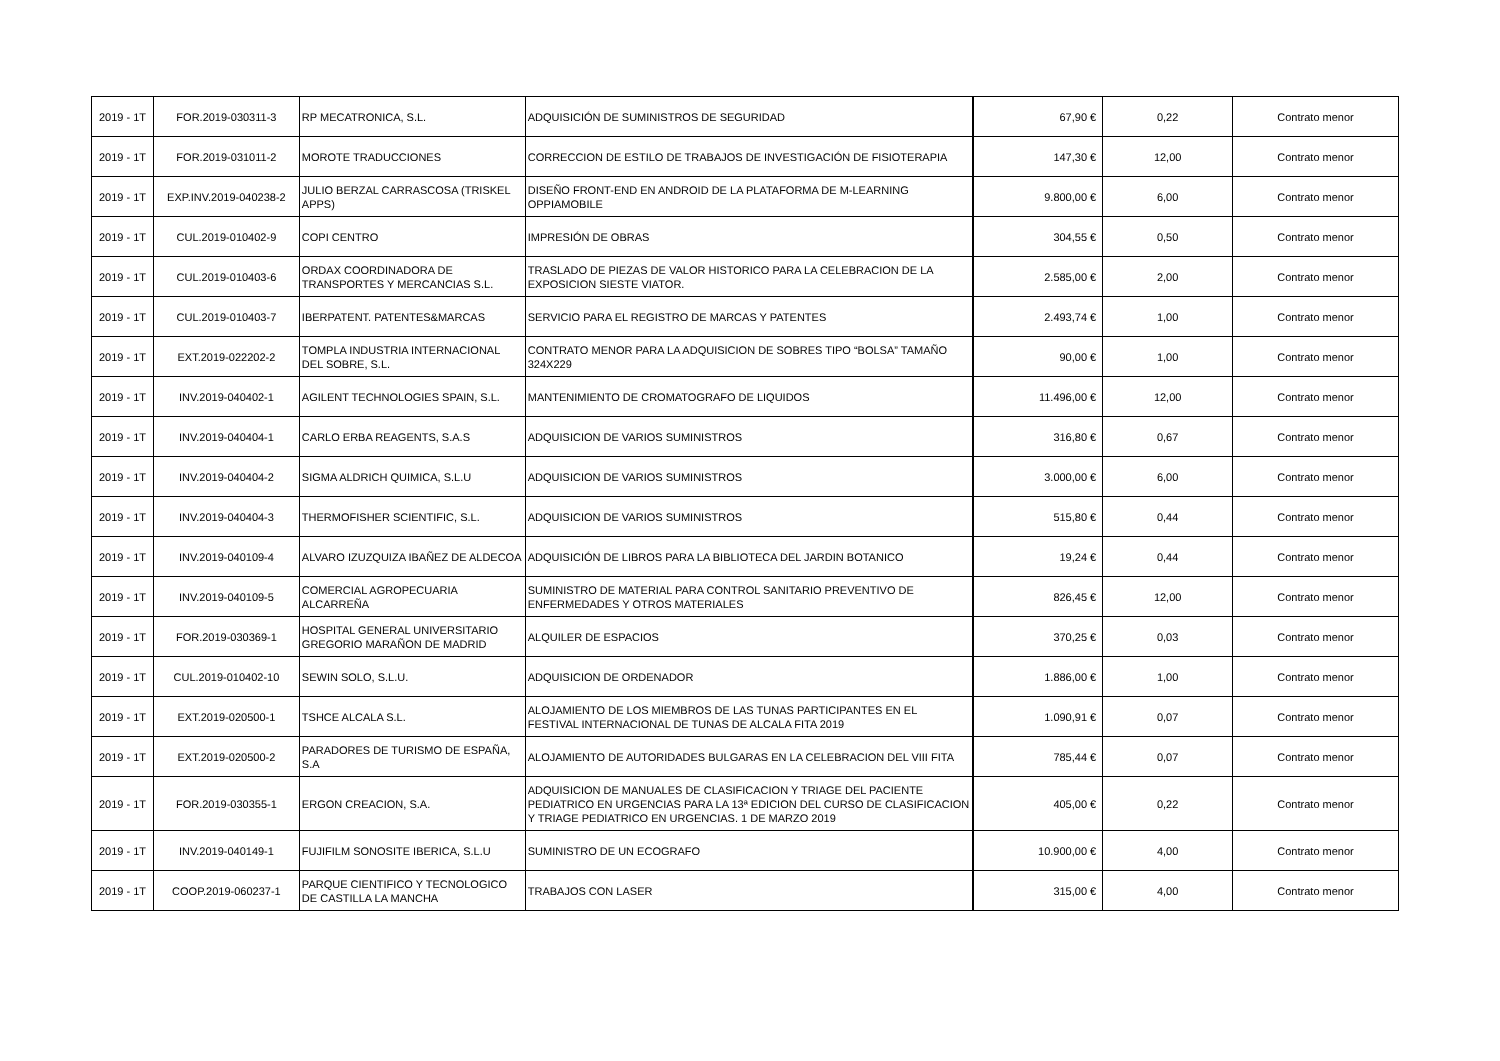| 2019 - 1T | FOR.2019-030311-3 | RP MECATRONICA, S.L. | ADQUISICIÓN DE SUMINISTROS DE SEGURIDAD | 67,90 € | 0,22 | Contrato menor |
| 2019 - 1T | FOR.2019-031011-2 | MOROTE TRADUCCIONES | CORRECCION DE ESTILO DE TRABAJOS DE INVESTIGACIÓN DE FISIOTERAPIA | 147,30 € | 12,00 | Contrato menor |
| 2019 - 1T | EXP.INV.2019-040238-2 | JULIO BERZAL CARRASCOSA (TRISKEL APPS) | DISEÑO FRONT-END EN ANDROID DE LA PLATAFORMA DE M-LEARNING OPPIAMOBILE | 9.800,00 € | 6,00 | Contrato menor |
| 2019 - 1T | CUL.2019-010402-9 | COPI CENTRO | IMPRESIÓN DE OBRAS | 304,55 € | 0,50 | Contrato menor |
| 2019 - 1T | CUL.2019-010403-6 | ORDAX COORDINADORA DE TRANSPORTES Y MERCANCIAS S.L. | TRASLADO DE PIEZAS DE VALOR HISTORICO PARA LA CELEBRACION DE LA EXPOSICION SIESTE VIATOR. | 2.585,00 € | 2,00 | Contrato menor |
| 2019 - 1T | CUL.2019-010403-7 | IBERPATENT. PATENTES&MARCAS | SERVICIO PARA EL REGISTRO DE MARCAS Y PATENTES | 2.493,74 € | 1,00 | Contrato menor |
| 2019 - 1T | EXT.2019-022202-2 | TOMPLA INDUSTRIA INTERNACIONAL DEL SOBRE, S.L. | CONTRATO MENOR PARA LA ADQUISICION DE SOBRES TIPO “BOLSA” TAMAÑO 324X229 | 90,00 € | 1,00 | Contrato menor |
| 2019 - 1T | INV.2019-040402-1 | AGILENT TECHNOLOGIES SPAIN, S.L. | MANTENIMIENTO DE CROMATOGRAFO DE LIQUIDOS | 11.496,00 € | 12,00 | Contrato menor |
| 2019 - 1T | INV.2019-040404-1 | CARLO ERBA REAGENTS, S.A.S | ADQUISICION DE VARIOS SUMINISTROS | 316,80 € | 0,67 | Contrato menor |
| 2019 - 1T | INV.2019-040404-2 | SIGMA ALDRICH QUIMICA, S.L.U | ADQUISICION DE VARIOS SUMINISTROS | 3.000,00 € | 6,00 | Contrato menor |
| 2019 - 1T | INV.2019-040404-3 | THERMOFISHER SCIENTIFIC, S.L. | ADQUISICION DE VARIOS SUMINISTROS | 515,80 € | 0,44 | Contrato menor |
| 2019 - 1T | INV.2019-040109-4 | ALVARO IZUZQUIZA IBAÑEZ DE ALDECOA | ADQUISICIÓN DE LIBROS PARA LA BIBLIOTECA DEL JARDIN BOTANICO | 19,24 € | 0,44 | Contrato menor |
| 2019 - 1T | INV.2019-040109-5 | COMERCIAL AGROPECUARIA ALCARREÑA | SUMINISTRO DE MATERIAL PARA CONTROL SANITARIO PREVENTIVO DE ENFERMEDADES Y OTROS MATERIALES | 826,45 € | 12,00 | Contrato menor |
| 2019 - 1T | FOR.2019-030369-1 | HOSPITAL GENERAL UNIVERSITARIO GREGORIO MARAÑON DE MADRID | ALQUILER DE ESPACIOS | 370,25 € | 0,03 | Contrato menor |
| 2019 - 1T | CUL.2019-010402-10 | SEWIN SOLO, S.L.U. | ADQUISICION DE ORDENADOR | 1.886,00 € | 1,00 | Contrato menor |
| 2019 - 1T | EXT.2019-020500-1 | TSHCE ALCALA S.L. | ALOJAMIENTO DE LOS MIEMBROS DE LAS TUNAS PARTICIPANTES EN EL FESTIVAL INTERNACIONAL DE TUNAS DE ALCALA FITA 2019 | 1.090,91 € | 0,07 | Contrato menor |
| 2019 - 1T | EXT.2019-020500-2 | PARADORES DE TURISMO DE ESPAÑA, S.A | ALOJAMIENTO DE AUTORIDADES BULGARAS EN LA CELEBRACION DEL VIII FITA | 785,44 € | 0,07 | Contrato menor |
| 2019 - 1T | FOR.2019-030355-1 | ERGON CREACION, S.A. | ADQUISICION DE MANUALES DE CLASIFICACION Y TRIAGE DEL PACIENTE PEDIATRICO EN URGENCIAS PARA LA 13ª EDICION DEL CURSO DE CLASIFICACION Y TRIAGE PEDIATRICO EN URGENCIAS. 1 DE MARZO 2019 | 405,00 € | 0,22 | Contrato menor |
| 2019 - 1T | INV.2019-040149-1 | FUJIFILM SONOSITE IBERICA, S.L.U | SUMINISTRO DE UN ECOGRAFO | 10.900,00 € | 4,00 | Contrato menor |
| 2019 - 1T | COOP.2019-060237-1 | PARQUE CIENTIFICO Y TECNOLOGICO DE CASTILLA LA MANCHA | TRABAJOS CON LASER | 315,00 € | 4,00 | Contrato menor |